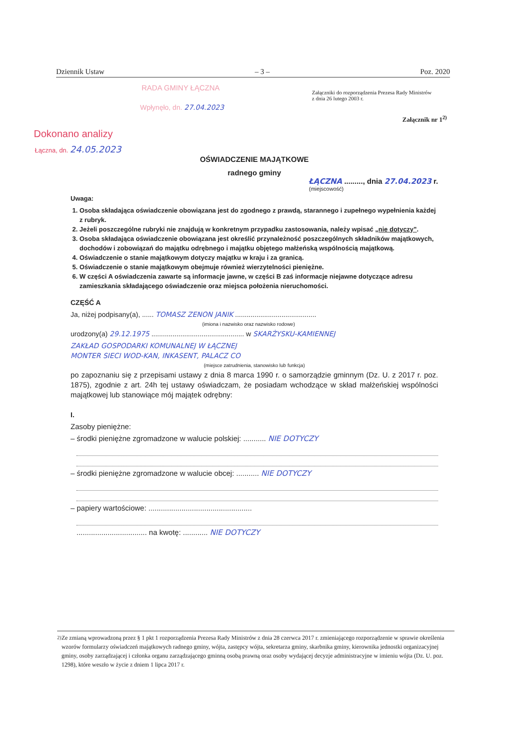Dziennik Ustaw – 3 – Poz. 2020
RADA GMINY ŁĄCZNA
Wpłynęło, dn. 27.04.2023
Załączniki do rozporządzenia Prezesa Rady Ministrów
z dnia 26 lutego 2003 r.
Załącznik nr 1<sup>2)</sup>
Dokonano analizy
Łączna, dn. 24.05.2023
OŚWIADCZENIE MAJĄTKOWE
radnego gminy
ŁĄCZNA ........., dnia 27.04.2023 r.
(miejscowość)
Uwaga:
1. Osoba składająca oświadczenie obowiązana jest do zgodnego z prawdą, starannego i zupełnego wypełnienia każdej z rubryk.
2. Jeżeli poszczególne rubryki nie znajdują w konkretnym przypadku zastosowania, należy wpisać „nie dotyczy”.
3. Osoba składająca oświadczenie obowiązana jest określić przynależność poszczególnych składników majątkowych, dochodów i zobowiązań do majątku odrębnego i majątku objętego małżeńską wspólnością majątkową.
4. Oświadczenie o stanie majątkowym dotyczy majątku w kraju i za granicą.
5. Oświadczenie o stanie majątkowym obejmuje również wierzytelności pieniężne.
6. W części A oświadczenia zawarte są informacje jawne, w części B zaś informacje niejawne dotyczące adresu zamieszkania składającego oświadczenie oraz miejsca położenia nieruchomości.
CZĘŚĆ A
Ja, niżej podpisany(a), ...... TOMASZ ZENON JANIK ..........................................
(imiona i nazwisko oraz nazwisko rodowe)
urodzony(a) 29.12.1975 ................................................ w SKARŻYSKU-KAMIENNEJ
ZAKŁAD GOSPODARKI KOMUNALNEJ W ŁĄCZNEJ
MONTER SIECI WOD-KAN, INKASENT, PALACZ CO
(miejsce zatrudnienia, stanowisko lub funkcja)
po zapoznaniu się z przepisami ustawy z dnia 8 marca 1990 r. o samorządzie gminnym (Dz. U. z 2017 r. poz. 1875), zgodnie z art. 24h tej ustawy oświadczam, że posiadam wchodzące w skład małżeńskiej wspólności majątkowej lub stanowiące mój majątek odrębny:
I.
Zasoby pieniężne:
– środki pieniężne zgromadzone w walucie polskiej: ........... NIE DOTYCZY
– środki pieniężne zgromadzone w walucie obcej: ........... NIE DOTYCZY
– papiery wartościowe: ..................................................
.................................. na kwotę: ............ NIE DOTYCZY
<sup>2)</sup> Ze zmianą wprowadzoną przez § 1 pkt 1 rozporządzenia Prezesa Rady Ministrów z dnia 28 czerwca 2017 r. zmieniającego rozporządzenie w sprawie określenia wzorów formularzy oświadczeń majątkowych radnego gminy, wójta, zastępcy wójta, sekretarza gminy, skarbnika gminy, kierownika jednostki organizacyjnej gminy, osoby zarządzającej i członka organu zarządzającego gminną osobą prawną oraz osoby wydającej decyzje administracyjne w imieniu wójta (Dz. U. poz. 1298), które weszło w życie z dniem 1 lipca 2017 r.